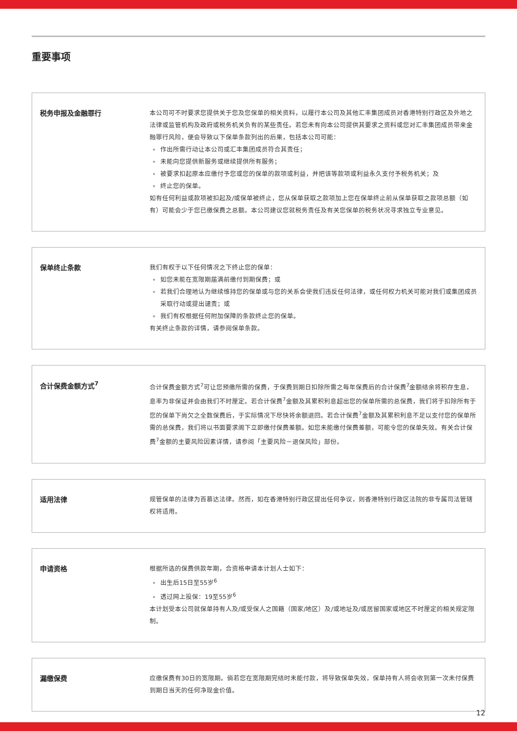重要事项
税务申报及金融罪行
本公司可不时要求您提供关于您及您保单的相关资料，以履行本公司及其他汇丰集团成员对香港特别行政区及外地之法律或监管机构及政府或税务机关负有的某些责任。若您未有向本公司提供其要求之资料或您对汇丰集团成员带来金融罪行风险，便会导致以下保单条款列出的后果，包括本公司可能：
作出所需行动让本公司或汇丰集团成员符合其责任；
未能向您提供新服务或继续提供所有服务；
被要求扣起原本应缴付予您或您的保单的款项或利益，并把该等款项或利益永久支付予税务机关；及
终止您的保单。
如有任何利益或款项被扣起及/或保单被终止，您从保单获取之款项加上您在保单终止前从保单获取之款项总额（如有）可能会少于您已缴保费之总额。本公司建议您就税务责任及有关您保单的税务状况寻求独立专业意见。
保单终止条款
我们有权于以下任何情况之下终止您的保单：
如您未能在宽限期届满前缴付到期保费；或
若我们合理地认为继续维持您的保单或与您的关系会使我们违反任何法律，或任何权力机关可能对我们或集团成员采取行动或提出谴责；或
我们有权根据任何附加保障的条款终止您的保单。
有关终止条款的详情，请参阅保单条款。
合计保费金额方式<sup>7</sup>
合计保费金额方式<sup>7</sup>可让您预缴所需的保费，于保费到期日扣除所需之每年保费后的合计保费<sup>7</sup>金额结余将积存生息，息率为非保证并会由我们不时厘定。若合计保费<sup>7</sup>金额及其累积利息超出您的保单所需的总保费，我们将于扣除所有于您的保单下尚欠之全数保费后，于实际情况下尽快将余额退回。若合计保费<sup>7</sup>金额及其累积利息不足以支付您的保单所需的总保费，我们将以书面要求阁下立即缴付保费差额。如您未能缴付保费差额，可能令您的保单失效。有关合计保费<sup>7</sup>金额的主要风险因素详情，请参阅「主要风险－退保风险」部份。
适用法律
规管保单的法律为百慕达法律。然而，如在香港特别行政区提出任何争议，则香港特别行政区法院的非专属司法管辖权将适用。
申请资格
根据所选的保费供款年期，合资格申请本计划人士如下：
出生后15日至55岁<sup>6</sup>
透过网上投保：19至55岁<sup>6</sup>
本计划受本公司就保单持有人及/或受保人之国籍（国家/地区）及/或地址及/或居留国家或地区不时厘定的相关规定限制。
漏缴保费
应缴保费有30日的宽限期。倘若您在宽限期完结时未能付款，将导致保单失效，保单持有人将会收到第一次未付保费到期日当天的任何净现金价值。
12